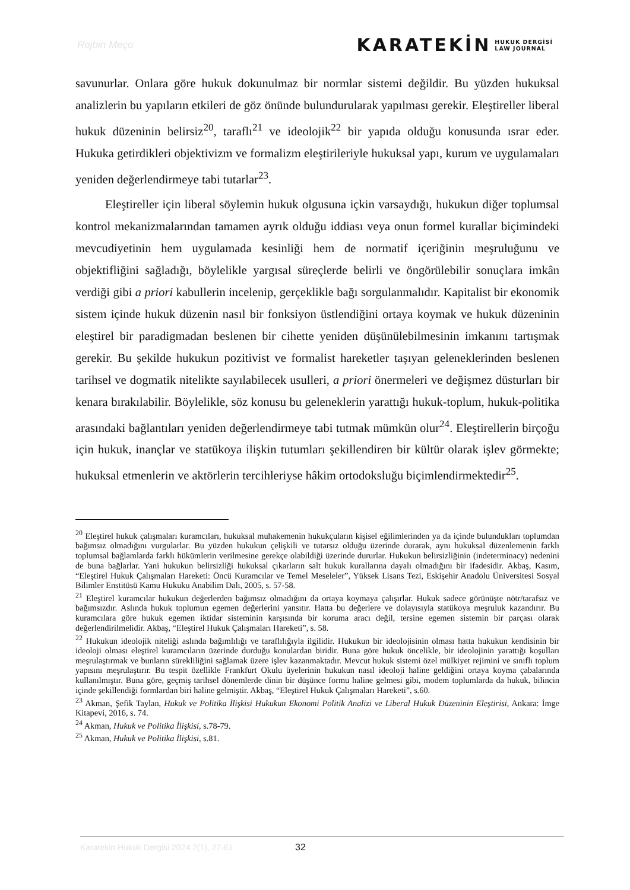Rojbin Meço KARATEKİN HUKUK DERGİSİ
LAW JOURNAL
savunurlar. Onlara göre hukuk dokunulmaz bir normlar sistemi değildir. Bu yüzden hukuksal analizlerin bu yapıların etkileri de göz önünde bulundurularak yapılması gerekir. Eleştireller liberal hukuk düzeninin belirsiz<sup>20</sup>, taraflı<sup>21</sup> ve ideolojik<sup>22</sup> bir yapıda olduğu konusunda ısrar eder. Hukuka getirdikleri objektivizm ve formalizm eleştirileriyle hukuksal yapı, kurum ve uygulamaları yeniden değerlendirmeye tabi tutarlar<sup>23</sup>.
Eleştireller için liberal söylemin hukuk olgusuna içkin varsaydığı, hukukun diğer toplumsal kontrol mekanizmalarından tamamen ayrık olduğu iddiası veya onun formel kurallar biçimindeki mevcudiyetinin hem uygulamada kesinliği hem de normatif içeriğinin meşruluğunu ve objektifliğini sağladığı, böylelikle yargısal süreçlerde belirli ve öngörülebilir sonuçlara imkân verdiği gibi a priori kabullerin incelenip, gerçeklikle bağı sorgulanmalıdır. Kapitalist bir ekonomik sistem içinde hukuk düzenin nasıl bir fonksiyon üstlendiğini ortaya koymak ve hukuk düzeninin eleştirel bir paradigmadan beslenen bir cihette yeniden düşünülebilmesinin imkanını tartışmak gerekir. Bu şekilde hukukun pozitivist ve formalist hareketler taşıyan geleneklerinden beslenen tarihsel ve dogmatik nitelikte sayılabilecek usulleri, a priori önermeleri ve değişmez düsturları bir kenara bırakılabilir. Böylelikle, söz konusu bu geleneklerin yarattığı hukuk-toplum, hukuk-politika arasındaki bağlantıları yeniden değerlendirmeye tabi tutmak mümkün olur<sup>24</sup>. Eleştirellerin birçoğu için hukuk, inançlar ve statükoya ilişkin tutumları şekillendiren bir kültür olarak işlev görmekte; hukuksal etmenlerin ve aktörlerin tercihleriyse hâkim ortodoksluğu biçimlendirmektedir<sup>25</sup>.
<sup>20</sup> Eleştirel hukuk çalışmaları kuramcıları, hukuksal muhakemenin hukukçuların kişisel eğilimlerinden ya da içinde bulundukları toplumdan bağımsız olmadığını vurgularlar. Bu yüzden hukukun çelişkili ve tutarsız olduğu üzerinde durarak, aynı hukuksal düzenlemenin farklı toplumsal bağlamlarda farklı hükümlerin verilmesine gerekçe olabildiği üzerinde dururlar. Hukukun belirsizliğinin (indeterminacy) nedenini de buna bağlarlar. Yani hukukun belirsizliği hukuksal çıkarların salt hukuk kurallarına dayalı olmadığını bir ifadesidir. Akbaş, Kasım, “Eleştirel Hukuk Çalışmaları Hareketi: Öncü Kuramcılar ve Temel Meseleler”, Yüksek Lisans Tezi, Eskişehir Anadolu Üniversitesi Sosyal Bilimler Enstitüsü Kamu Hukuku Anabilim Dalı, 2005, s. 57-58.
<sup>21</sup> Eleştirel kuramcılar hukukun değerlerden bağımsız olmadığını da ortaya koymaya çalışırlar. Hukuk sadece görünüşte nötr/tarafsız ve bağımsızdır. Aslında hukuk toplumun egemen değerlerini yansıtır. Hatta bu değerlere ve dolayısıyla statükoya meşruluk kazandırır. Bu kuramcılara göre hukuk egemen iktidar sisteminin karşısında bir koruma aracı değil, tersine egemen sistemin bir parçası olarak değerlendirilmelidir. Akbaş, “Eleştirel Hukuk Çalışmaları Hareketi”, s. 58.
<sup>22</sup> Hukukun ideolojik niteliği aslında bağımlılığı ve taraflılığıyla ilgilidir. Hukukun bir ideolojisinin olması hatta hukukun kendisinin bir ideoloji olması eleştirel kuramcıların üzerinde durduğu konulardan biridir. Buna göre hukuk öncelikle, bir ideolojinin yarattığı koşulları meşrulaştırmak ve bunların sürekliliğini sağlamak üzere işlev kazanmaktadır. Mevcut hukuk sistemi özel mülkiyet rejimini ve sınıflı toplum yapısını meşrulaştırır. Bu tespit özellikle Frankfurt Okulu üyelerinin hukukun nasıl ideoloji haline geldiğini ortaya koyma çabalarında kullanılmıştır. Buna göre, geçmiş tarihsel dönemlerde dinin bir düşünce formu haline gelmesi gibi, modem toplumlarda da hukuk, bilincin içinde şekillendiği formlardan biri haline gelmiştir. Akbaş, “Eleştirel Hukuk Çalışmaları Hareketi”, s.60.
<sup>23</sup> Akman, Şefik Taylan, Hukuk ve Politika İlişkisi Hukukun Ekonomi Politik Analizi ve Liberal Hukuk Düzeninin Eleştirisi, Ankara: İmge Kitapevi, 2016, s. 74.
<sup>24</sup> Akman, Hukuk ve Politika İlişkisi, s.78-79.
<sup>25</sup> Akman, Hukuk ve Politika İlişkisi, s.81.
Karatekin Hukuk Dergisi 2024 2(1), 27-61 32